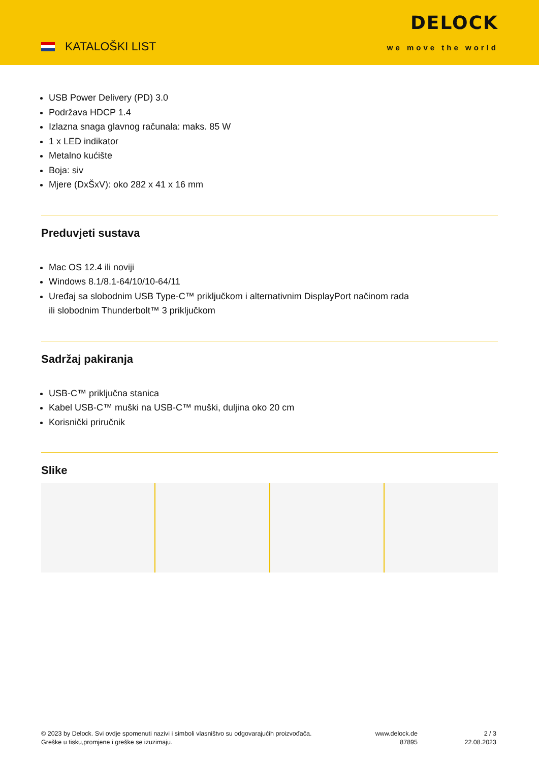KATALOŠKI LIST
DELOCK
we move the world
USB Power Delivery (PD) 3.0
Podržava HDCP 1.4
Izlazna snaga glavnog računala: maks. 85 W
1 x LED indikator
Metalno kućište
Boja: siv
Mjere (DxŠxV): oko 282 x 41 x 16 mm
Preduvjeti sustava
Mac OS 12.4 ili noviji
Windows 8.1/8.1-64/10/10-64/11
Uređaj sa slobodnim USB Type-C™ priključkom i alternativnim DisplayPort načinom rada
ili slobodnim Thunderbolt™ 3 priključkom
Sadržaj pakiranja
USB-C™ priključna stanica
Kabel USB-C™ muški na USB-C™ muški, duljina oko 20 cm
Korisnički priručnik
Slike
© 2023 by Delock. Svi ovdje spomenuti nazivi i simboli vlasništvo su odgovarajućih proizvođača.
Greške u tisku,promjene i greške se izuzimaju.
www.delock.de
87895
2 / 3
22.08.2023